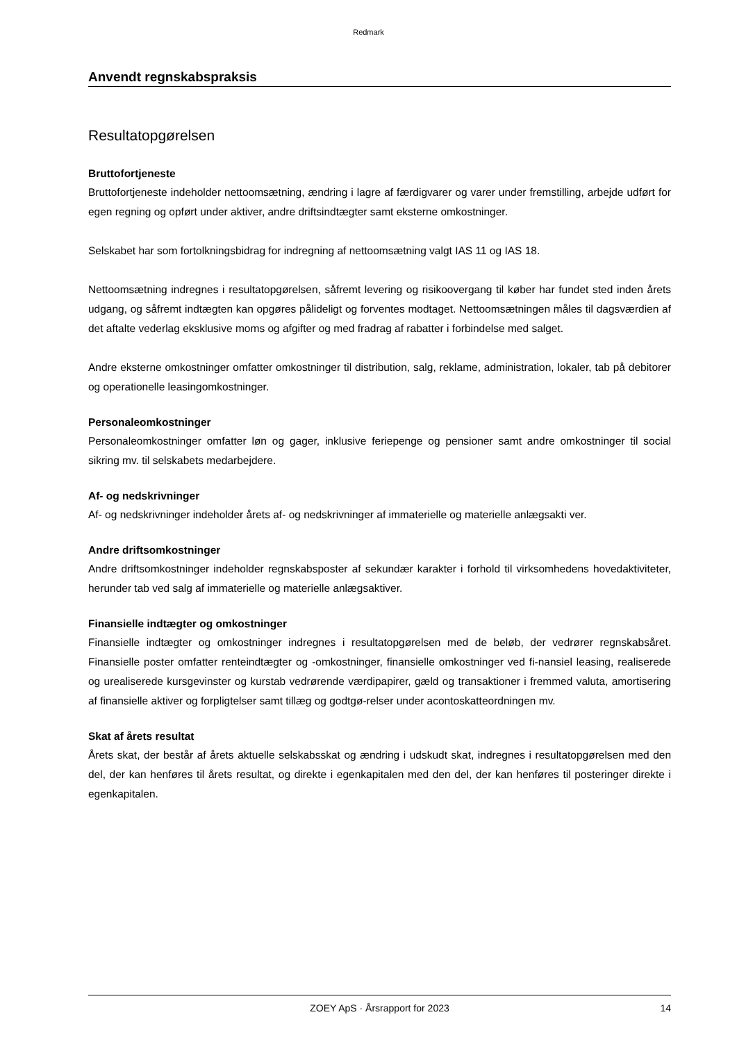Redmark
Anvendt regnskabspraksis
Resultatopgørelsen
Bruttofortjeneste
Bruttofortjeneste indeholder nettoomsætning, ændring i lagre af færdigvarer og varer under fremstilling, arbejde udført for egen regning og opført under aktiver, andre driftsindtægter samt eksterne omkostninger.
Selskabet har som fortolkningsbidrag for indregning af nettoomsætning valgt IAS 11 og IAS 18.
Nettoomsætning indregnes i resultatopgørelsen, såfremt levering og risikoovergang til køber har fundet sted inden årets udgang, og såfremt indtægten kan opgøres pålideligt og forventes modtaget. Nettoomsætningen måles til dagsværdien af det aftalte vederlag eksklusive moms og afgifter og med fradrag af rabatter i forbindelse med salget.
Andre eksterne omkostninger omfatter omkostninger til distribution, salg, reklame, administration, lokaler, tab på debitorer og operationelle leasingomkostninger.
Personaleomkostninger
Personaleomkostninger omfatter løn og gager, inklusive feriepenge og pensioner samt andre omkostninger til social sikring mv. til selskabets medarbejdere.
Af- og nedskrivninger
Af- og nedskrivninger indeholder årets af- og nedskrivninger af immaterielle og materielle anlægsakti ver.
Andre driftsomkostninger
Andre driftsomkostninger indeholder regnskabsposter af sekundær karakter i forhold til virksomhedens hovedaktiviteter, herunder tab ved salg af immaterielle og materielle anlægsaktiver.
Finansielle indtægter og omkostninger
Finansielle indtægter og omkostninger indregnes i resultatopgørelsen med de beløb, der vedrører regnskabsåret. Finansielle poster omfatter renteindtægter og -omkostninger, finansielle omkostninger ved fi-nansiel leasing, realiserede og urealiserede kursgevinster og kurstab vedrørende værdipapirer, gæld og transaktioner i fremmed valuta, amortisering af finansielle aktiver og forpligtelser samt tillæg og godtgø-relser under acontoskatteordningen mv.
Skat af årets resultat
Årets skat, der består af årets aktuelle selskabsskat og ændring i udskudt skat, indregnes i resultatopgørelsen med den del, der kan henføres til årets resultat, og direkte i egenkapitalen med den del, der kan henføres til posteringer direkte i egenkapitalen.
ZOEY ApS · Årsrapport for 2023 14